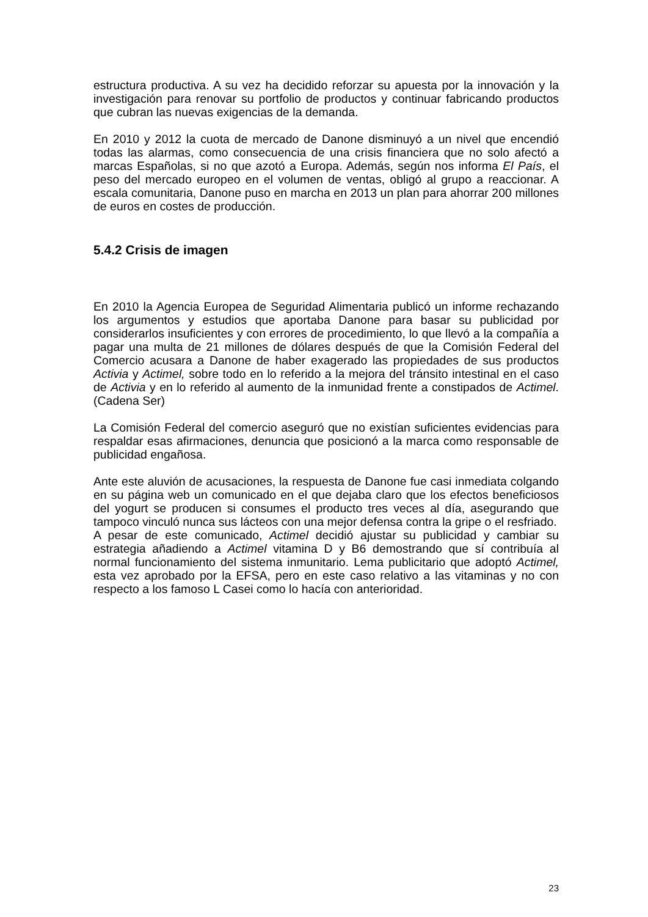estructura productiva. A su vez ha decidido reforzar su apuesta por la innovación y la investigación para renovar su portfolio de productos y continuar fabricando productos que cubran las nuevas exigencias de la demanda.
En 2010 y 2012 la cuota de mercado de Danone disminuyó a un nivel que encendió todas las alarmas, como consecuencia de una crisis financiera que no solo afectó a marcas Españolas, si no que azotó a Europa. Además, según nos informa El País, el peso del mercado europeo en el volumen de ventas, obligó al grupo a reaccionar. A escala comunitaria, Danone puso en marcha en 2013 un plan para ahorrar 200 millones de euros en costes de producción.
5.4.2 Crisis de imagen
En 2010 la Agencia Europea de Seguridad Alimentaria publicó un informe rechazando los argumentos y estudios que aportaba Danone para basar su publicidad por considerarlos insuficientes y con errores de procedimiento, lo que llevó a la compañía a pagar una multa de 21 millones de dólares después de que la Comisión Federal del Comercio acusara a Danone de haber exagerado las propiedades de sus productos Activia y Actimel, sobre todo en lo referido a la mejora del tránsito intestinal en el caso de Activia y en lo referido al aumento de la inmunidad frente a constipados de Actimel. (Cadena Ser)
La Comisión Federal del comercio aseguró que no existían suficientes evidencias para respaldar esas afirmaciones, denuncia que posicionó a la marca como responsable de publicidad engañosa.
Ante este aluvión de acusaciones, la respuesta de Danone fue casi inmediata colgando en su página web un comunicado en el que dejaba claro que los efectos beneficiosos del yogurt se producen si consumes el producto tres veces al día, asegurando que tampoco vinculó nunca sus lácteos con una mejor defensa contra la gripe o el resfriado.
A pesar de este comunicado, Actimel decidió ajustar su publicidad y cambiar su estrategia añadiendo a Actimel vitamina D y B6 demostrando que sí contribuía al normal funcionamiento del sistema inmunitario. Lema publicitario que adoptó Actimel, esta vez aprobado por la EFSA, pero en este caso relativo a las vitaminas y no con respecto a los famoso L Casei como lo hacía con anterioridad.
23